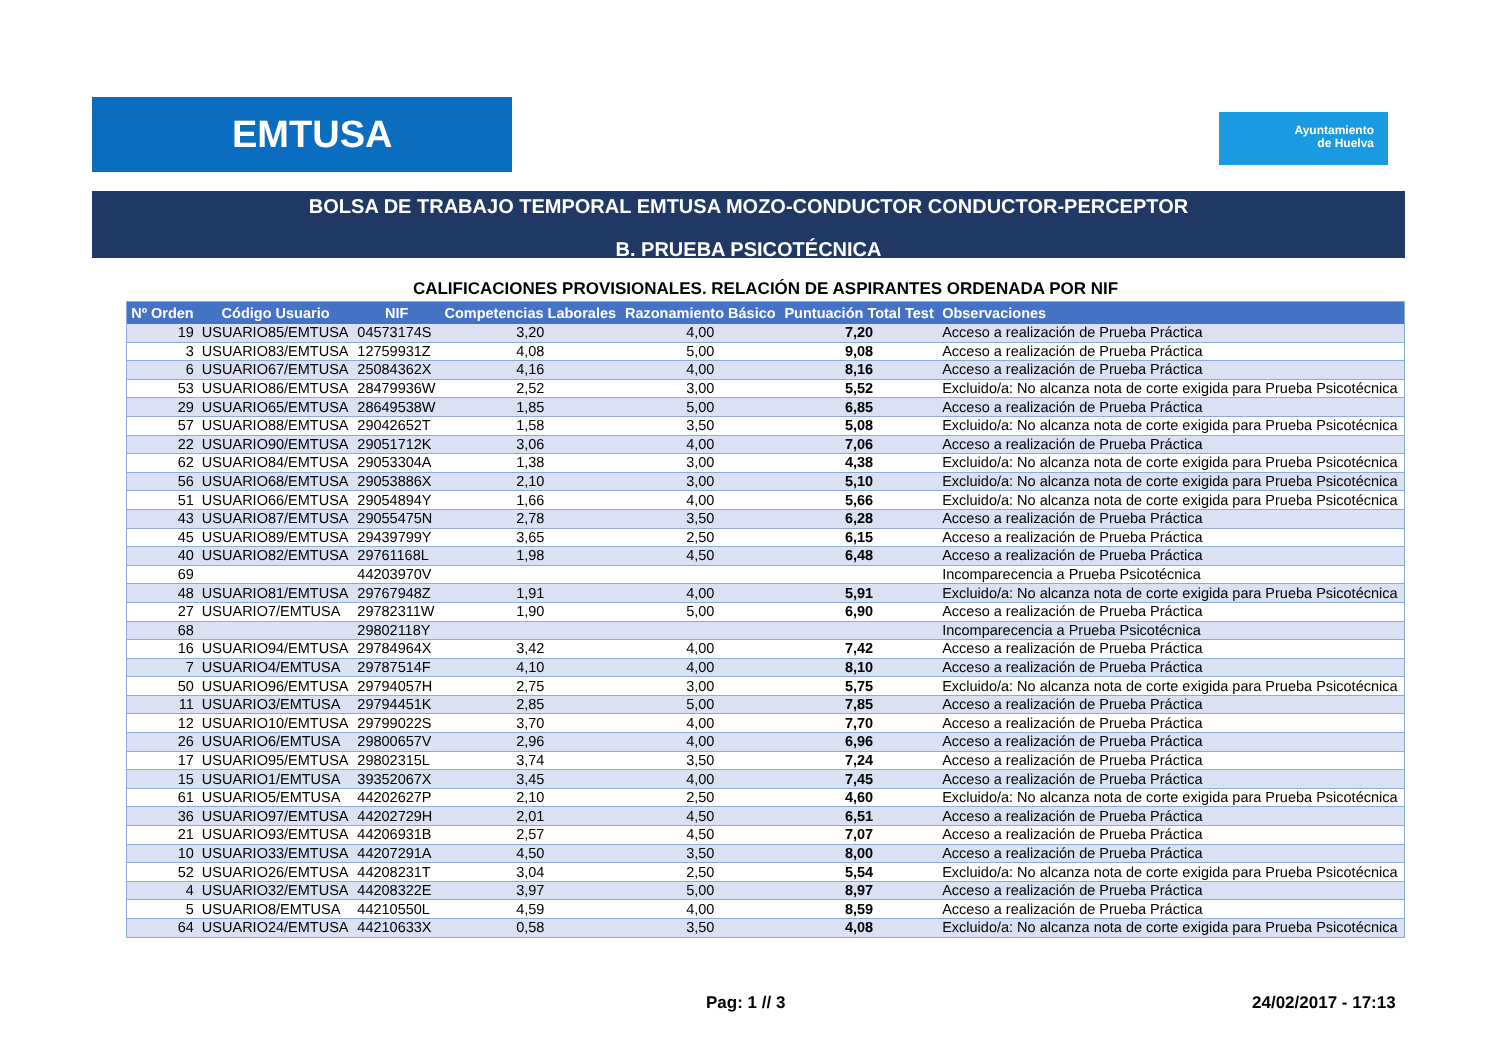EMTUSA
Ayuntamiento
de Huelva
BOLSA DE TRABAJO TEMPORAL EMTUSA MOZO-CONDUCTOR CONDUCTOR-PERCEPTOR
B. PRUEBA PSICOTÉCNICA
CALIFICACIONES PROVISIONALES. RELACIÓN DE ASPIRANTES ORDENADA POR NIF
| Nº Orden | Código Usuario | NIF | Competencias Laborales | Razonamiento Básico | Puntuación Total Test | Observaciones |
| --- | --- | --- | --- | --- | --- | --- |
| 19 | USUARIO85/EMTUSA | 04573174S | 3,20 | 4,00 | 7,20 | Acceso a realización de Prueba Práctica |
| 3 | USUARIO83/EMTUSA | 12759931Z | 4,08 | 5,00 | 9,08 | Acceso a realización de Prueba Práctica |
| 6 | USUARIO67/EMTUSA | 25084362X | 4,16 | 4,00 | 8,16 | Acceso a realización de Prueba Práctica |
| 53 | USUARIO86/EMTUSA | 28479936W | 2,52 | 3,00 | 5,52 | Excluido/a: No alcanza nota de corte exigida para Prueba Psicotécnica |
| 29 | USUARIO65/EMTUSA | 28649538W | 1,85 | 5,00 | 6,85 | Acceso a realización de Prueba Práctica |
| 57 | USUARIO88/EMTUSA | 29042652T | 1,58 | 3,50 | 5,08 | Excluido/a: No alcanza nota de corte exigida para Prueba Psicotécnica |
| 22 | USUARIO90/EMTUSA | 29051712K | 3,06 | 4,00 | 7,06 | Acceso a realización de Prueba Práctica |
| 62 | USUARIO84/EMTUSA | 29053304A | 1,38 | 3,00 | 4,38 | Excluido/a: No alcanza nota de corte exigida para Prueba Psicotécnica |
| 56 | USUARIO68/EMTUSA | 29053886X | 2,10 | 3,00 | 5,10 | Excluido/a: No alcanza nota de corte exigida para Prueba Psicotécnica |
| 51 | USUARIO66/EMTUSA | 29054894Y | 1,66 | 4,00 | 5,66 | Excluido/a: No alcanza nota de corte exigida para Prueba Psicotécnica |
| 43 | USUARIO87/EMTUSA | 29055475N | 2,78 | 3,50 | 6,28 | Acceso a realización de Prueba Práctica |
| 45 | USUARIO89/EMTUSA | 29439799Y | 3,65 | 2,50 | 6,15 | Acceso a realización de Prueba Práctica |
| 40 | USUARIO82/EMTUSA | 29761168L | 1,98 | 4,50 | 6,48 | Acceso a realización de Prueba Práctica |
| 69 | | 44203970V | | | | Incomparecencia a Prueba Psicotécnica |
| 48 | USUARIO81/EMTUSA | 29767948Z | 1,91 | 4,00 | 5,91 | Excluido/a: No alcanza nota de corte exigida para Prueba Psicotécnica |
| 27 | USUARIO7/EMTUSA | 29782311W | 1,90 | 5,00 | 6,90 | Acceso a realización de Prueba Práctica |
| 68 | | 29802118Y | | | | Incomparecencia a Prueba Psicotécnica |
| 16 | USUARIO94/EMTUSA | 29784964X | 3,42 | 4,00 | 7,42 | Acceso a realización de Prueba Práctica |
| 7 | USUARIO4/EMTUSA | 29787514F | 4,10 | 4,00 | 8,10 | Acceso a realización de Prueba Práctica |
| 50 | USUARIO96/EMTUSA | 29794057H | 2,75 | 3,00 | 5,75 | Excluido/a: No alcanza nota de corte exigida para Prueba Psicotécnica |
| 11 | USUARIO3/EMTUSA | 29794451K | 2,85 | 5,00 | 7,85 | Acceso a realización de Prueba Práctica |
| 12 | USUARIO10/EMTUSA | 29799022S | 3,70 | 4,00 | 7,70 | Acceso a realización de Prueba Práctica |
| 26 | USUARIO6/EMTUSA | 29800657V | 2,96 | 4,00 | 6,96 | Acceso a realización de Prueba Práctica |
| 17 | USUARIO95/EMTUSA | 29802315L | 3,74 | 3,50 | 7,24 | Acceso a realización de Prueba Práctica |
| 15 | USUARIO1/EMTUSA | 39352067X | 3,45 | 4,00 | 7,45 | Acceso a realización de Prueba Práctica |
| 61 | USUARIO5/EMTUSA | 44202627P | 2,10 | 2,50 | 4,60 | Excluido/a: No alcanza nota de corte exigida para Prueba Psicotécnica |
| 36 | USUARIO97/EMTUSA | 44202729H | 2,01 | 4,50 | 6,51 | Acceso a realización de Prueba Práctica |
| 21 | USUARIO93/EMTUSA | 44206931B | 2,57 | 4,50 | 7,07 | Acceso a realización de Prueba Práctica |
| 10 | USUARIO33/EMTUSA | 44207291A | 4,50 | 3,50 | 8,00 | Acceso a realización de Prueba Práctica |
| 52 | USUARIO26/EMTUSA | 44208231T | 3,04 | 2,50 | 5,54 | Excluido/a: No alcanza nota de corte exigida para Prueba Psicotécnica |
| 4 | USUARIO32/EMTUSA | 44208322E | 3,97 | 5,00 | 8,97 | Acceso a realización de Prueba Práctica |
| 5 | USUARIO8/EMTUSA | 44210550L | 4,59 | 4,00 | 8,59 | Acceso a realización de Prueba Práctica |
| 64 | USUARIO24/EMTUSA | 44210633X | 0,58 | 3,50 | 4,08 | Excluido/a: No alcanza nota de corte exigida para Prueba Psicotécnica |
Pag: 1 // 3 24/02/2017 - 17:13